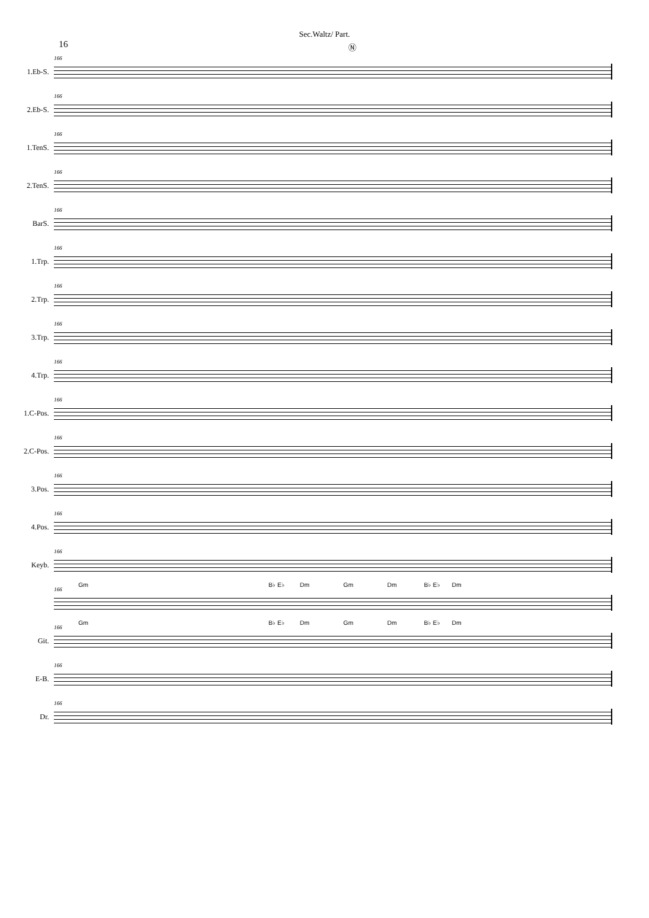Sec.Waltz/ Part.
16
Ⓝ
1.Eb-S.
166
2.Eb-S.
166
1.TenS.
166
2.TenS.
166
BarS.
166
1.Trp.
166
2.Trp.
166
3.Trp.
166
4.Trp.
166
1.C-Pos.
166
2.C-Pos.
166
3.Pos.
166
4.Pos.
166
Keyb.
166
166
Gm B♭ E♭ Dm Gm Dm B♭ E♭ Dm
Git.
166
Gm B♭ E♭ Dm Gm Dm B♭ E♭ Dm
E-B.
166
Dr.
166